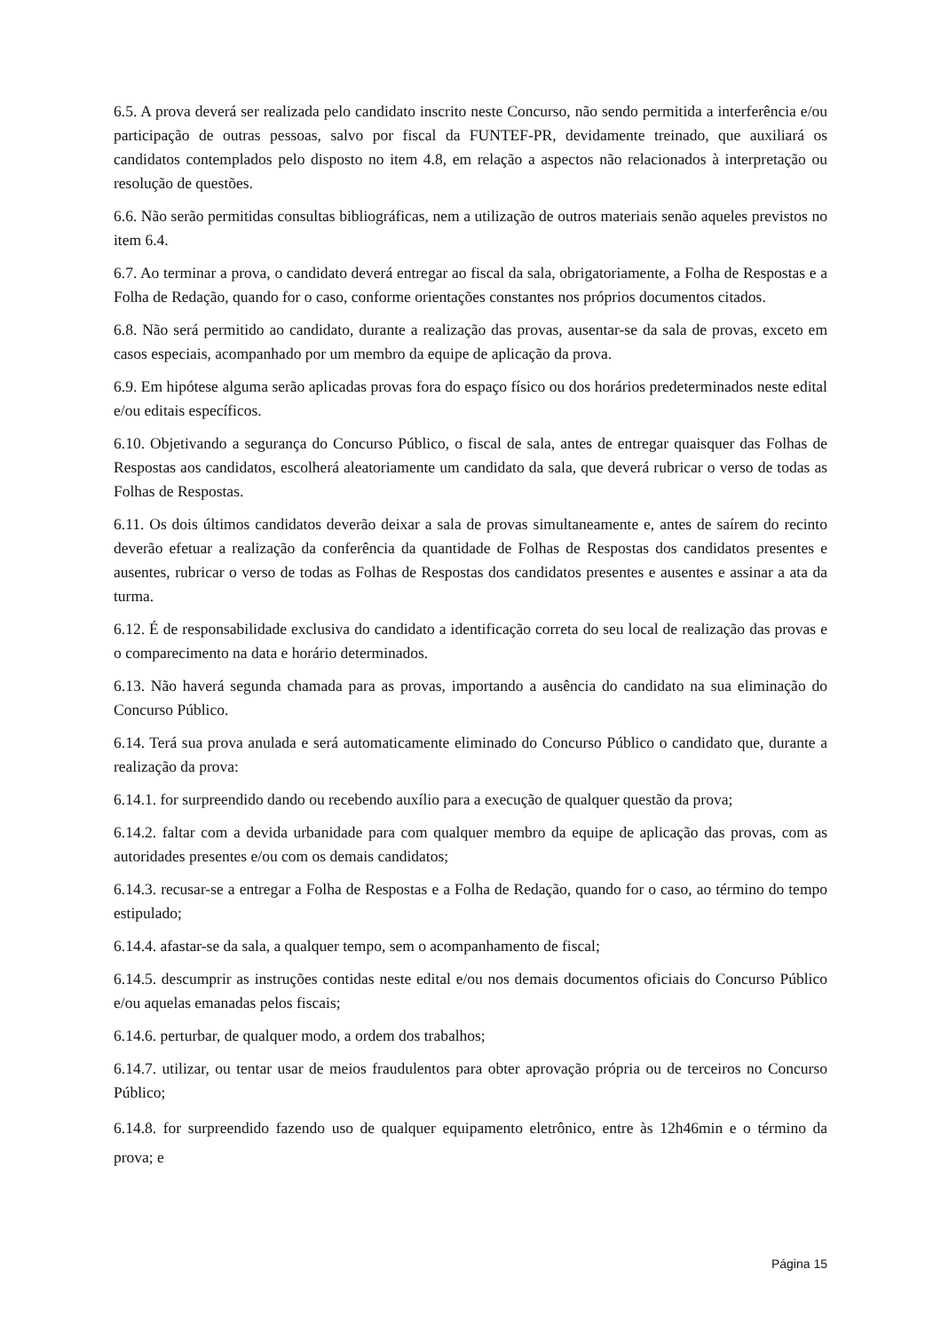6.5. A prova deverá ser realizada pelo candidato inscrito neste Concurso, não sendo permitida a interferência e/ou participação de outras pessoas, salvo por fiscal da FUNTEF-PR, devidamente treinado, que auxiliará os candidatos contemplados pelo disposto no item 4.8, em relação a aspectos não relacionados à interpretação ou resolução de questões.
6.6. Não serão permitidas consultas bibliográficas, nem a utilização de outros materiais senão aqueles previstos no item 6.4.
6.7. Ao terminar a prova, o candidato deverá entregar ao fiscal da sala, obrigatoriamente, a Folha de Respostas e a Folha de Redação, quando for o caso, conforme orientações constantes nos próprios documentos citados.
6.8. Não será permitido ao candidato, durante a realização das provas, ausentar-se da sala de provas, exceto em casos especiais, acompanhado por um membro da equipe de aplicação da prova.
6.9. Em hipótese alguma serão aplicadas provas fora do espaço físico ou dos horários predeterminados neste edital e/ou editais específicos.
6.10. Objetivando a segurança do Concurso Público, o fiscal de sala, antes de entregar quaisquer das Folhas de Respostas aos candidatos, escolherá aleatoriamente um candidato da sala, que deverá rubricar o verso de todas as Folhas de Respostas.
6.11. Os dois últimos candidatos deverão deixar a sala de provas simultaneamente e, antes de saírem do recinto deverão efetuar a realização da conferência da quantidade de Folhas de Respostas dos candidatos presentes e ausentes, rubricar o verso de todas as Folhas de Respostas dos candidatos presentes e ausentes e assinar a ata da turma.
6.12. É de responsabilidade exclusiva do candidato a identificação correta do seu local de realização das provas e o comparecimento na data e horário determinados.
6.13. Não haverá segunda chamada para as provas, importando a ausência do candidato na sua eliminação do Concurso Público.
6.14. Terá sua prova anulada e será automaticamente eliminado do Concurso Público o candidato que, durante a realização da prova:
6.14.1. for surpreendido dando ou recebendo auxílio para a execução de qualquer questão da prova;
6.14.2. faltar com a devida urbanidade para com qualquer membro da equipe de aplicação das provas, com as autoridades presentes e/ou com os demais candidatos;
6.14.3. recusar-se a entregar a Folha de Respostas e a Folha de Redação, quando for o caso, ao término do tempo estipulado;
6.14.4. afastar-se da sala, a qualquer tempo, sem o acompanhamento de fiscal;
6.14.5. descumprir as instruções contidas neste edital e/ou nos demais documentos oficiais do Concurso Público e/ou aquelas emanadas pelos fiscais;
6.14.6. perturbar, de qualquer modo, a ordem dos trabalhos;
6.14.7. utilizar, ou tentar usar de meios fraudulentos para obter aprovação própria ou de terceiros no Concurso Público;
6.14.8. for surpreendido fazendo uso de qualquer equipamento eletrônico, entre às 12h46min e o término da prova; e
Página 15